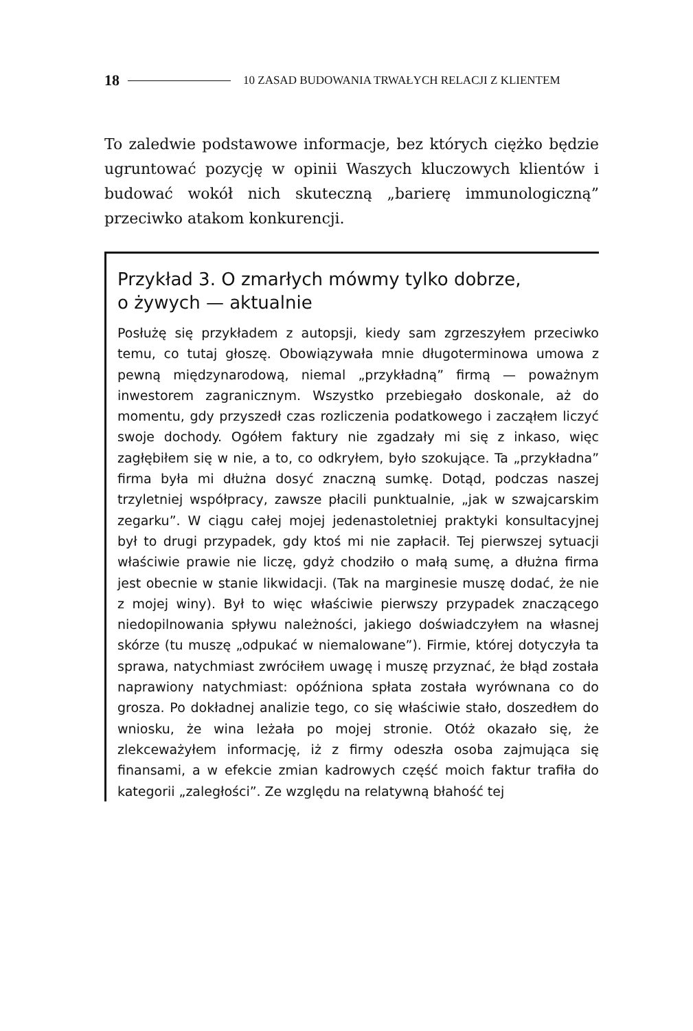18 10 ZASAD BUDOWANIA TRWAŁYCH RELACJI Z KLIENTEM
To zaledwie podstawowe informacje, bez których ciężko będzie ugruntować pozycję w opinii Waszych kluczowych klientów i budować wokół nich skuteczną „barierę immunologiczną” przeciwko atakom konkurencji.
Przykład 3. O zmarłych mówmy tylko dobrze,
o żywych — aktualnie
Posłużę się przykładem z autopsji, kiedy sam zgrzeszyłem przeciwko temu, co tutaj głoszę. Obowiązywała mnie długoterminowa umowa z pewną międzynarodową, niemal „przykładną” firmą — poważnym inwestorem zagranicznym. Wszystko przebiegało doskonale, aż do momentu, gdy przyszedł czas rozliczenia podatkowego i zacząłem liczyć swoje dochody. Ogółem faktury nie zgadzały mi się z inkaso, więc zagłębiłem się w nie, a to, co odkryłem, było szokujące. Ta „przykładna” firma była mi dłużna dosyć znaczną sumkę. Dotąd, podczas naszej trzyletniej współpracy, zawsze płacili punktualnie, „jak w szwajcarskim zegarku”. W ciągu całej mojej jedenastoletniej praktyki konsultacyjnej był to drugi przypadek, gdy ktoś mi nie zapłacił. Tej pierwszej sytuacji właściwie prawie nie liczę, gdyż chodziło o małą sumę, a dłużna firma jest obecnie w stanie likwidacji. (Tak na marginesie muszę dodać, że nie z mojej winy). Był to więc właściwie pierwszy przypadek znaczącego niedopilnowania spływu należności, jakiego doświadczyłem na własnej skórze (tu muszę „odpukać w niemalowane”). Firmie, której dotyczyła ta sprawa, natychmiast zwróciłem uwagę i muszę przyznać, że błąd została naprawiony natychmiast: opóźniona spłata została wyrównana co do grosza. Po dokładnej analizie tego, co się właściwie stało, doszedłem do wniosku, że wina leżała po mojej stronie. Otóż okazało się, że zlekceważyłem informację, iż z firmy odeszła osoba zajmująca się finansami, a w efekcie zmian kadrowych część moich faktur trafiła do kategorii „zaległości”. Ze względu na relatywną błahość tej